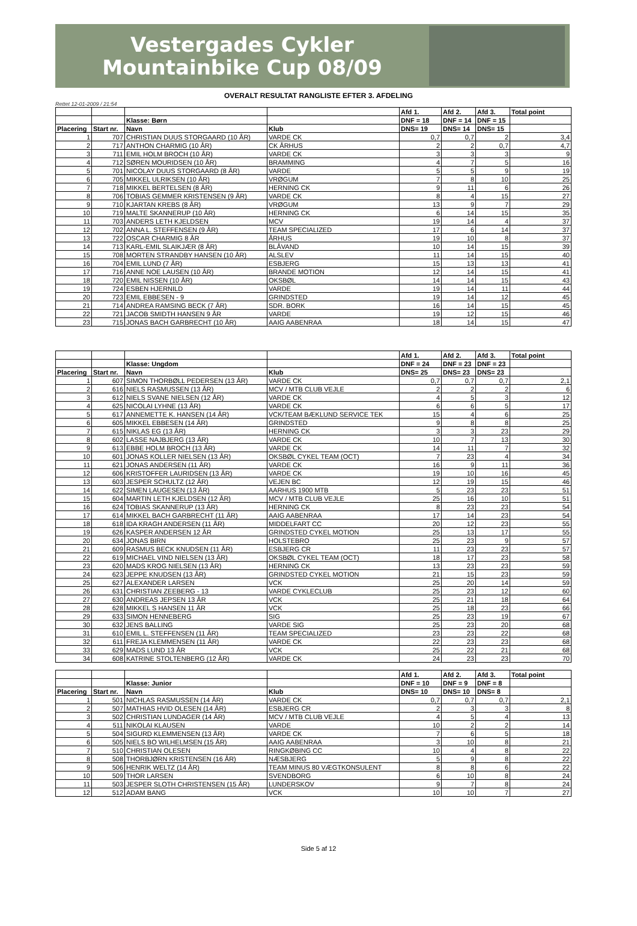Vestergades Cykler
Mountainbike Cup 08/09
OVERALT RESULTAT RANGLISTE EFTER 3. AFDELING
Rettet 12-01-2009 / 21:54
| | | | | Afd 1. | Afd 2. | Afd 3. | Total point |
| --- | --- | --- | --- | --- | --- | --- | --- |
| | | Klasse: Børn | | DNF = 18 | DNF = 14 | DNF = 15 | |
| Placering | Start nr. | Navn | Klub | DNS= 19 | DNS= 14 | DNS= 15 | |
| 1 | 707 | CHRISTIAN DUUS STORGAARD (10 ÅR) | VARDE CK | 0,7 | 0,7 | 2 | 3,4 |
| 2 | 717 | ANTHON CHARMIG (10 ÅR) | CK ÅRHUS | 2 | 2 | 0,7 | 4,7 |
| 3 | 711 | EMIL HOLM BROCH (10 ÅR) | VARDE CK | 3 | 3 | 3 | 9 |
| 4 | 712 | SØREN MOURIDSEN (10 ÅR) | BRAMMING | 4 | 7 | 5 | 16 |
| 5 | 701 | NICOLAY DUUS STORGAARD (8 ÅR) | VARDE | 5 | 5 | 9 | 19 |
| 6 | 705 | MIKKEL ULRIKSEN (10 ÅR) | VRØGUM | 7 | 8 | 10 | 25 |
| 7 | 718 | MIKKEL BERTELSEN (8 ÅR) | HERNING CK | 9 | 11 | 6 | 26 |
| 8 | 706 | TOBIAS GEMMER KRISTENSEN (9 ÅR) | VARDE CK | 8 | 4 | 15 | 27 |
| 9 | 710 | KJARTAN KREBS (8 ÅR) | VRØGUM | 13 | 9 | 7 | 29 |
| 10 | 719 | MALTE SKANNERUP (10 ÅR) | HERNING CK | 6 | 14 | 15 | 35 |
| 11 | 703 | ANDERS LETH KJELDSEN | MCV | 19 | 14 | 4 | 37 |
| 12 | 702 | ANNA L. STEFFENSEN (9 ÅR) | TEAM SPECIALIZED | 17 | 6 | 14 | 37 |
| 13 | 722 | OSCAR CHARMIG 8 ÅR | ÅRHUS | 19 | 10 | 8 | 37 |
| 14 | 713 | KARL-EMIL SLAIKJÆR (8 ÅR) | BLÅVAND | 10 | 14 | 15 | 39 |
| 15 | 708 | MORTEN STRANDBY HANSEN (10 ÅR) | ALSLEV | 11 | 14 | 15 | 40 |
| 16 | 704 | EMIL LUND (7 ÅR) | ESBJERG | 15 | 13 | 13 | 41 |
| 17 | 716 | ANNE NOE LAUSEN (10 ÅR) | BRANDE MOTION | 12 | 14 | 15 | 41 |
| 18 | 720 | EMIL NISSEN (10 ÅR) | OKSBØL | 14 | 14 | 15 | 43 |
| 19 | 724 | ESBEN HJERNILD | VARDE | 19 | 14 | 11 | 44 |
| 20 | 723 | EMIL EBBESEN - 9 | GRINDSTED | 19 | 14 | 12 | 45 |
| 21 | 714 | ANDREA RAMSING BECK (7 ÅR) | SDR. BORK | 16 | 14 | 15 | 45 |
| 22 | 721 | JACOB SMIDTH HANSEN 9 ÅR | VARDE | 19 | 12 | 15 | 46 |
| 23 | 715 | JONAS BACH GARBRECHT (10 ÅR) | AAIG AABENRAA | 18 | 14 | 15 | 47 |
| | | | | Afd 1. | Afd 2. | Afd 3. | Total point |
| --- | --- | --- | --- | --- | --- | --- | --- |
| | | Klasse: Ungdom | | DNF = 24 | DNF = 23 | DNF = 23 | |
| Placering | Start nr. | Navn | Klub | DNS= 25 | DNS= 23 | DNS= 23 | |
| 1 | 607 | SIMON THORBØLL PEDERSEN (13 ÅR) | VARDE CK | 0,7 | 0,7 | 0,7 | 2,1 |
| 2 | 616 | NIELS RASMUSSEN (13 ÅR) | MCV / MTB CLUB VEJLE | 2 | 2 | 2 | 6 |
| 3 | 612 | NIELS SVANE NIELSEN (12 ÅR) | VARDE CK | 4 | 5 | 3 | 12 |
| 4 | 625 | NICOLAI LYHNE (13 ÅR) | VARDE CK | 6 | 6 | 5 | 17 |
| 5 | 617 | ANNEMETTE K. HANSEN (14 ÅR) | VCK/TEAM BÆKLUND SERVICE TEK | 15 | 4 | 6 | 25 |
| 6 | 605 | MIKKEL EBBESEN (14 ÅR) | GRINDSTED | 9 | 8 | 8 | 25 |
| 7 | 615 | NIKLAS EG (13 ÅR) | HERNING CK | 3 | 3 | 23 | 29 |
| 8 | 602 | LASSE NAJBJERG (13 ÅR) | VARDE CK | 10 | 7 | 13 | 30 |
| 9 | 613 | EBBE HOLM BROCH (13 ÅR) | VARDE CK | 14 | 11 | 7 | 32 |
| 10 | 601 | JONAS KOLLER NIELSEN (13 ÅR) | OKSBØL CYKEL TEAM (OCT) | 7 | 23 | 4 | 34 |
| 11 | 621 | JONAS ANDERSEN (11 ÅR) | VARDE CK | 16 | 9 | 11 | 36 |
| 12 | 606 | KRISTOFFER LAURIDSEN (13 ÅR) | VARDE CK | 19 | 10 | 16 | 45 |
| 13 | 603 | JESPER SCHULTZ (12 ÅR) | VEJEN BC | 12 | 19 | 15 | 46 |
| 14 | 622 | SIMEN LAUGESEN (13 ÅR) | AARHUS 1900 MTB | 5 | 23 | 23 | 51 |
| 15 | 604 | MARTIN LETH KJELDSEN (12 ÅR) | MCV / MTB CLUB VEJLE | 25 | 16 | 10 | 51 |
| 16 | 624 | TOBIAS SKANNERUP (13 ÅR) | HERNING CK | 8 | 23 | 23 | 54 |
| 17 | 614 | MIKKEL BACH GARBRECHT (11 ÅR) | AAIG AABENRAA | 17 | 14 | 23 | 54 |
| 18 | 618 | IDA KRAGH ANDERSEN (11 ÅR) | MIDDELFART CC | 20 | 12 | 23 | 55 |
| 19 | 626 | KASPER ANDERSEN 12 ÅR | GRINDSTED CYKEL MOTION | 25 | 13 | 17 | 55 |
| 20 | 634 | JONAS BIRN | HOLSTEBRO | 25 | 23 | 9 | 57 |
| 21 | 609 | RASMUS BECK KNUDSEN (11 ÅR) | ESBJERG CR | 11 | 23 | 23 | 57 |
| 22 | 619 | MICHAEL VIND NIELSEN (13 ÅR) | OKSBØL CYKEL TEAM (OCT) | 18 | 17 | 23 | 58 |
| 23 | 620 | MADS KROG NIELSEN (13 ÅR) | HERNING CK | 13 | 23 | 23 | 59 |
| 24 | 623 | JEPPE KNUDSEN (13 ÅR) | GRINDSTED CYKEL MOTION | 21 | 15 | 23 | 59 |
| 25 | 627 | ALEXANDER LARSEN | VCK | 25 | 20 | 14 | 59 |
| 26 | 631 | CHRISTIAN ZEEBERG - 13 | VARDE CYKLECLUB | 25 | 23 | 12 | 60 |
| 27 | 630 | ANDREAS JEPSEN 13 ÅR | VCK | 25 | 21 | 18 | 64 |
| 28 | 628 | MIKKEL S HANSEN 11 ÅR | VCK | 25 | 18 | 23 | 66 |
| 29 | 633 | SIMON HENNEBERG | SIG | 25 | 23 | 19 | 67 |
| 30 | 632 | JENS BALLING | VARDE SIG | 25 | 23 | 20 | 68 |
| 31 | 610 | EMIL L. STEFFENSEN (11 ÅR) | TEAM SPECIALIZED | 23 | 23 | 22 | 68 |
| 32 | 611 | FREJA KLEMMENSEN (11 ÅR) | VARDE CK | 22 | 23 | 23 | 68 |
| 33 | 629 | MADS LUND 13 ÅR | VCK | 25 | 22 | 21 | 68 |
| 34 | 608 | KATRINE STOLTENBERG (12 ÅR) | VARDE CK | 24 | 23 | 23 | 70 |
| | | | | Afd 1. | Afd 2. | Afd 3. | Total point |
| --- | --- | --- | --- | --- | --- | --- | --- |
| | | Klasse: Junior | | DNF = 10 | DNF = 9 | DNF = 8 | |
| Placering | Start nr. | Navn | Klub | DNS= 10 | DNS= 10 | DNS= 8 | |
| 1 | 501 | NICHLAS RASMUSSEN (14 ÅR) | VARDE CK | 0,7 | 0,7 | 0,7 | 2,1 |
| 2 | 507 | MATHIAS HVID OLESEN (14 ÅR) | ESBJERG CR | 2 | 3 | 3 | 8 |
| 3 | 502 | CHRISTIAN LUNDAGER (14 ÅR) | MCV / MTB CLUB VEJLE | 4 | 5 | 4 | 13 |
| 4 | 511 | NIKOLAI KLAUSEN | VARDE | 10 | 2 | 2 | 14 |
| 5 | 504 | SIGURD KLEMMENSEN (13 ÅR) | VARDE CK | 7 | 6 | 5 | 18 |
| 6 | 505 | NIELS BO WILHELMSEN (15 ÅR) | AAIG AABENRAA | 3 | 10 | 8 | 21 |
| 7 | 510 | CHRISTIAN OLESEN | RINGKØBING CC | 10 | 4 | 8 | 22 |
| 8 | 508 | THORBJØRN KRISTENSEN (16 ÅR) | NÆSBJERG | 5 | 9 | 8 | 22 |
| 9 | 506 | HENRIK WELTZ (14 ÅR) | TEAM MINUS 80 VÆGTKONSULENT | 8 | 8 | 6 | 22 |
| 10 | 509 | THOR LARSEN | SVENDBORG | 6 | 10 | 8 | 24 |
| 11 | 503 | JESPER SLOTH CHRISTENSEN (15 ÅR) | LUNDERSKOV | 9 | 7 | 8 | 24 |
| 12 | 512 | ADAM BANG | VCK | 10 | 10 | 7 | 27 |
Side 5 af 12